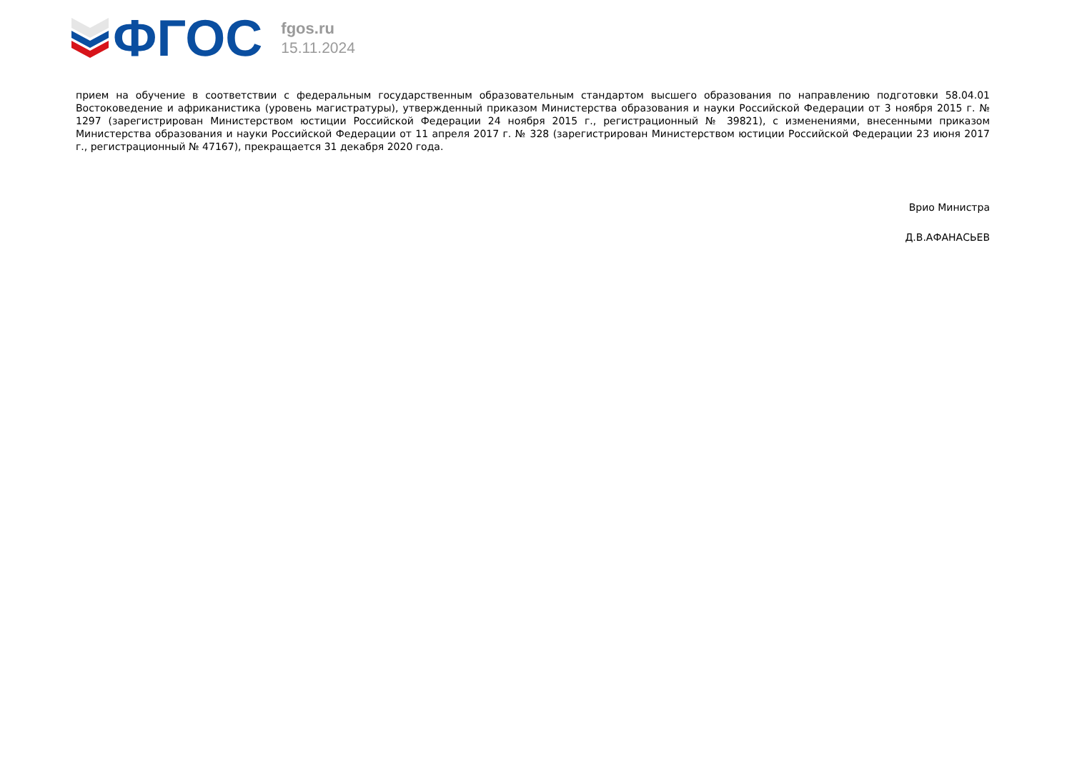ФГОС
fgos.ru
15.11.2024
прием на обучение в соответствии с федеральным государственным образовательным стандартом высшего образования по направлению подготовки 58.04.01 Востоковедение и африканистика (уровень магистратуры), утвержденный приказом Министерства образования и науки Российской Федерации от 3 ноября 2015 г. № 1297 (зарегистрирован Министерством юстиции Российской Федерации 24 ноября 2015 г., регистрационный № 39821), с изменениями, внесенными приказом Министерства образования и науки Российской Федерации от 11 апреля 2017 г. № 328 (зарегистрирован Министерством юстиции Российской Федерации 23 июня 2017 г., регистрационный № 47167), прекращается 31 декабря 2020 года.
Врио Министра
Д.В.АФАНАСЬЕВ